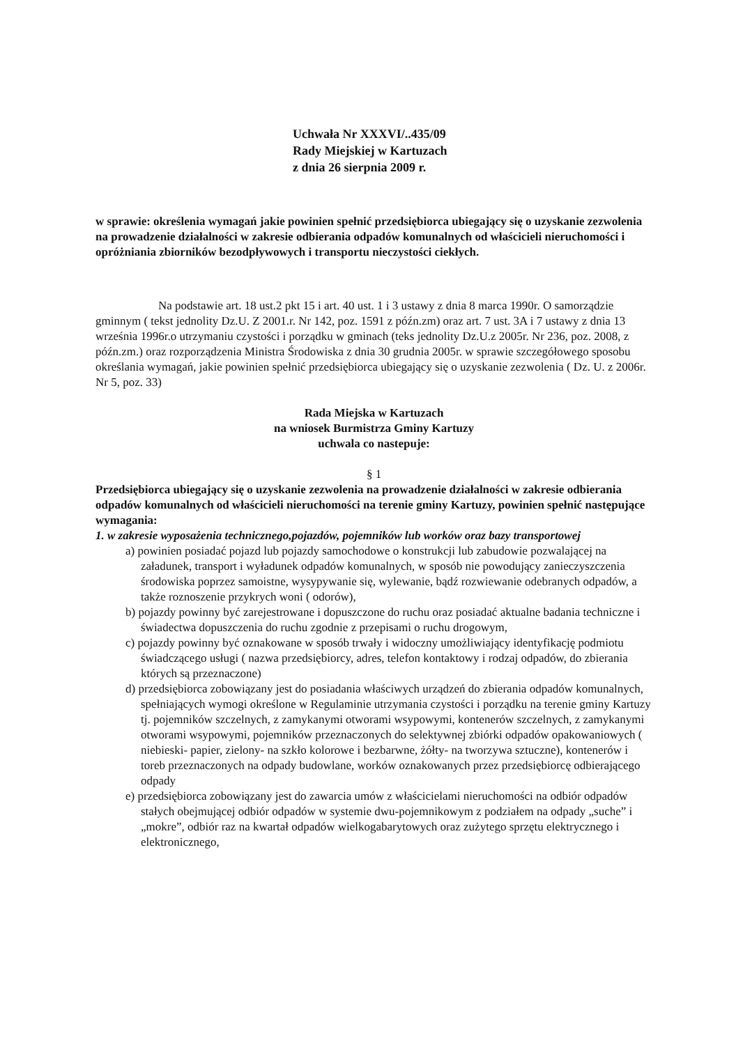Uchwała Nr XXXVI/..435/09
Rady Miejskiej w Kartuzach
z dnia 26 sierpnia 2009 r.
w sprawie: określenia wymagań jakie powinien spełnić przedsiębiorca ubiegający się o uzyskanie zezwolenia na prowadzenie działalności w zakresie odbierania odpadów komunalnych od właścicieli nieruchomości i opróżniania zbiorników bezodpływowych i transportu nieczystości ciekłych.
Na podstawie art. 18 ust.2 pkt 15 i art. 40 ust. 1 i 3 ustawy z dnia 8 marca 1990r. O samorządzie gminnym ( tekst jednolity Dz.U. Z 2001.r. Nr 142, poz. 1591 z późn.zm) oraz art. 7 ust. 3A i 7 ustawy z dnia 13 września 1996r.o utrzymaniu czystości i porządku w gminach (teks jednolity Dz.U.z 2005r. Nr 236, poz. 2008, z późn.zm.) oraz rozporządzenia Ministra Środowiska z dnia 30 grudnia 2005r. w sprawie szczegółowego sposobu określania wymagań, jakie powinien spełnić przedsiębiorca ubiegający się o uzyskanie zezwolenia ( Dz. U. z 2006r. Nr 5, poz. 33)
Rada Miejska w Kartuzach
na wniosek Burmistrza Gminy Kartuzy
uchwala co nastepuje:
§ 1
Przedsiębiorca ubiegający się o uzyskanie zezwolenia na prowadzenie działalności w zakresie odbierania odpadów komunalnych od właścicieli nieruchomości na terenie gminy Kartuzy, powinien spełnić następujące wymagania:
1. w zakresie wyposażenia technicznego,pojazdów, pojemników lub worków oraz bazy transportowej
a) powinien posiadać pojazd lub pojazdy samochodowe o konstrukcji lub zabudowie pozwalającej na załadunek, transport i wyładunek odpadów komunalnych, w sposób nie powodujący zanieczyszczenia środowiska poprzez samoistne, wysypywanie się, wylewanie, bądź rozwiewanie odebranych odpadów, a także roznoszenie przykrych woni ( odorów),
b) pojazdy powinny być zarejestrowane i dopuszczone do ruchu oraz posiadać aktualne badania techniczne i świadectwa dopuszczenia do ruchu zgodnie z przepisami o ruchu drogowym,
c) pojazdy powinny być oznakowane w sposób trwały i widoczny umożliwiający identyfikację podmiotu świadczącego usługi ( nazwa przedsiębiorcy, adres, telefon kontaktowy i rodzaj odpadów, do zbierania których są przeznaczone)
d) przedsiębiorca zobowiązany jest do posiadania właściwych urządzeń do zbierania odpadów komunalnych, spełniających wymogi określone w Regulaminie utrzymania czystości i porządku na terenie gminy Kartuzy tj. pojemników szczelnych, z zamykanymi otworami wsypowymi, kontenerów szczelnych, z zamykanymi otworami wsypowymi, pojemników przeznaczonych do selektywnej zbiórki odpadów opakowaniowych ( niebieski- papier, zielony- na szkło kolorowe i bezbarwne, żółty- na tworzywa sztuczne), kontenerów i toreb przeznaczonych na odpady budowlane, worków oznakowanych przez przedsiębiorcę odbierającego odpady
e) przedsiębiorca zobowiązany jest do zawarcia umów z właścicielami nieruchomości na odbiór odpadów stałych obejmującej odbiór odpadów w systemie dwu-pojemnikowym z podziałem na odpady „suche” i „mokre”, odbiór raz na kwartał odpadów wielkogabarytowych oraz zużytego sprzętu elektrycznego i elektronicznego,